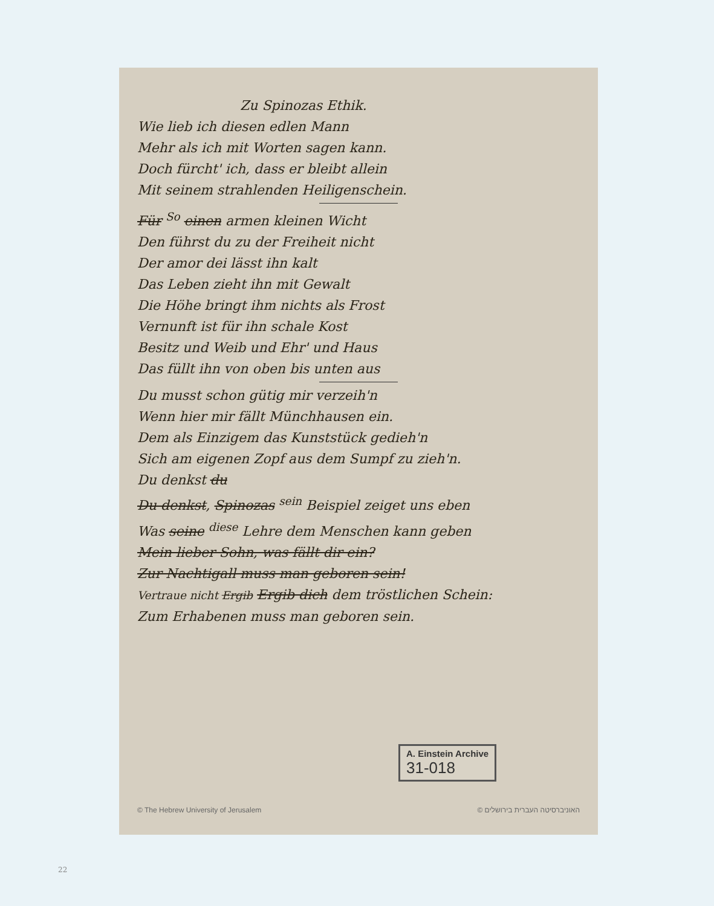Zu Spinozas Ethik.
Wie lieb ich diesen edlen Mann
Mehr als ich mit Worten sagen kann.
Doch fürcht' ich, dass er bleibt allein
Mit seinem strahlenden Heiligenschein.
Für <sup>So</sup> einen armen kleinen Wicht
Den führst du zu der Freiheit nicht
Der amor dei lässt ihn kalt
Das Leben zieht ihn mit Gewalt
Die Höhe bringt ihm nichts als Frost
Vernunft ist für ihn schale Kost
Besitz und Weib und Ehr' und Haus
Das füllt ihn von oben bis unten aus
Du musst schon gütig mir verzeih'n
Wenn hier mir fällt Münchhausen ein.
Dem als Einzigem das Kunststück gedieh'n
Sich am eigenen Zopf aus dem Sumpf zu zieh'n.
Du denkst du
Du denkst, Spinozas <sup>sein</sup> Beispiel zeiget uns eben
Was seine <sup>diese</sup> Lehre dem Menschen kann geben
Mein lieber Sohn, was fällt dir ein?
Zur Nachtigall muss man geboren sein!
Vertraue nicht Ergib Ergib dich dem tröstlichen Schein:
Zum Erhabenen muss man geboren sein.
A. Einstein Archive
31-018
© The Hebrew University of Jerusalem © האוניברסיטה העברית בירושלים
22